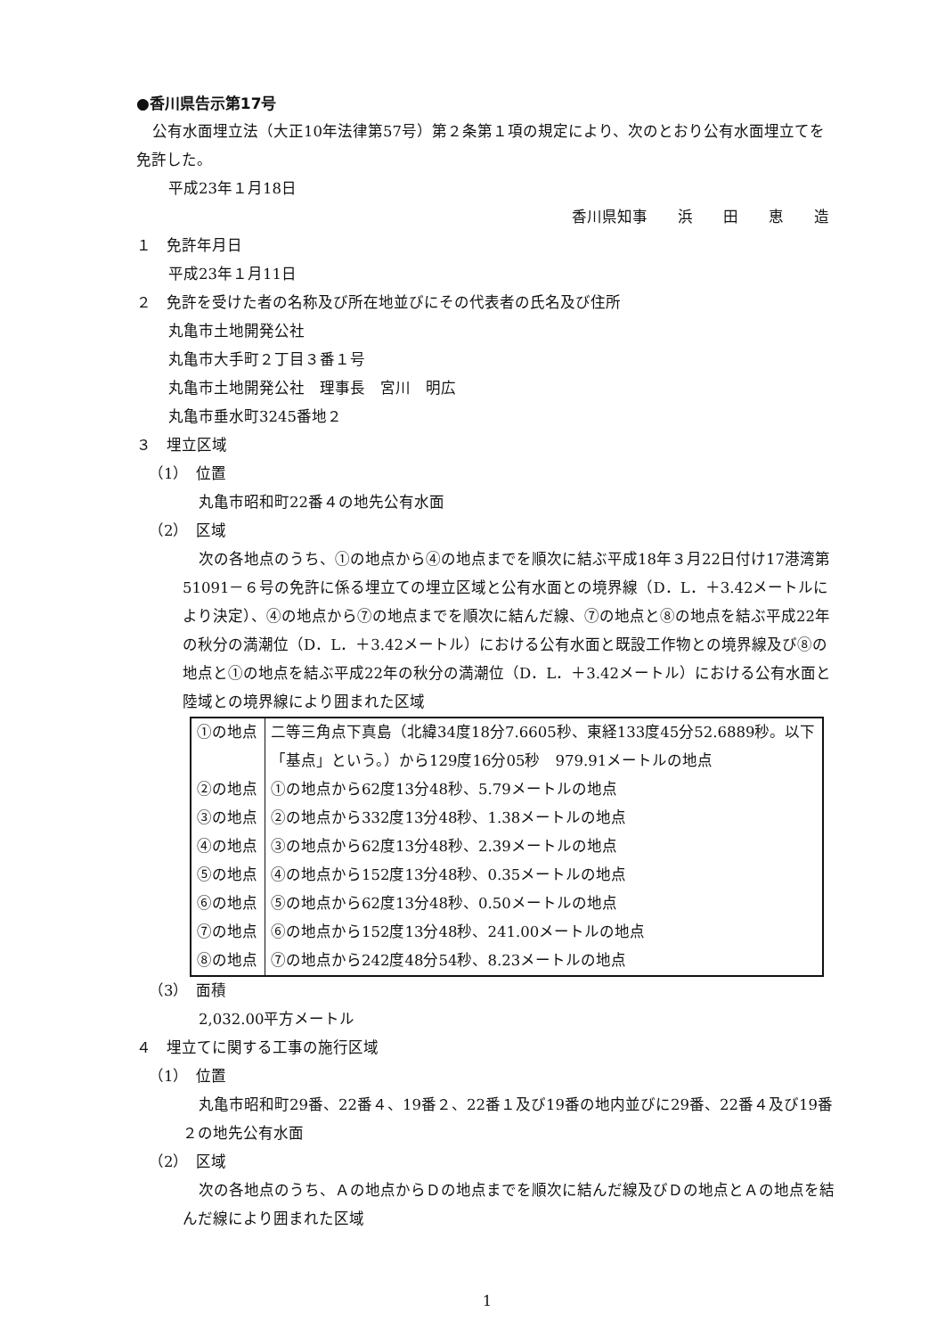●香川県告示第17号
公有水面埋立法（大正10年法律第57号）第２条第１項の規定により、次のとおり公有水面埋立てを免許した。
平成23年１月18日
香川県知事　　浜　　田　　恵　　造
１　免許年月日
平成23年１月11日
２　免許を受けた者の名称及び所在地並びにその代表者の氏名及び住所
丸亀市土地開発公社
丸亀市大手町２丁目３番１号
丸亀市土地開発公社　理事長　宮川　明広
丸亀市垂水町3245番地２
３　埋立区域
（1）　位置
丸亀市昭和町22番４の地先公有水面
（2）　区域
次の各地点のうち、①の地点から④の地点までを順次に結ぶ平成18年３月22日付け17港湾第51091－６号の免許に係る埋立ての埋立区域と公有水面との境界線（D．L．＋3.42メートルにより決定）、④の地点から⑦の地点までを順次に結んだ線、⑦の地点と⑧の地点を結ぶ平成22年の秋分の満潮位（D．L．＋3.42メートル）における公有水面と既設工作物との境界線及び⑧の地点と①の地点を結ぶ平成22年の秋分の満潮位（D．L．＋3.42メートル）における公有水面と陸域との境界線により囲まれた区域
| ①の地点 | 二等三角点下真島（北緯34度18分7.6605秒、東経133度45分52.6889秒。以下「基点」という。）から129度16分05秒 979.91メートルの地点 |
| ②の地点 | ①の地点から62度13分48秒、5.79メートルの地点 |
| ③の地点 | ②の地点から332度13分48秒、1.38メートルの地点 |
| ④の地点 | ③の地点から62度13分48秒、2.39メートルの地点 |
| ⑤の地点 | ④の地点から152度13分48秒、0.35メートルの地点 |
| ⑥の地点 | ⑤の地点から62度13分48秒、0.50メートルの地点 |
| ⑦の地点 | ⑥の地点から152度13分48秒、241.00メートルの地点 |
| ⑧の地点 | ⑦の地点から242度48分54秒、8.23メートルの地点 |
（3）　面積
2,032.00平方メートル
４　埋立てに関する工事の施行区域
（1）　位置
丸亀市昭和町29番、22番４、19番２、22番１及び19番の地内並びに29番、22番４及び19番２の地先公有水面
（2）　区域
次の各地点のうち、Ａの地点からＤの地点までを順次に結んだ線及びＤの地点とＡの地点を結んだ線により囲まれた区域
1